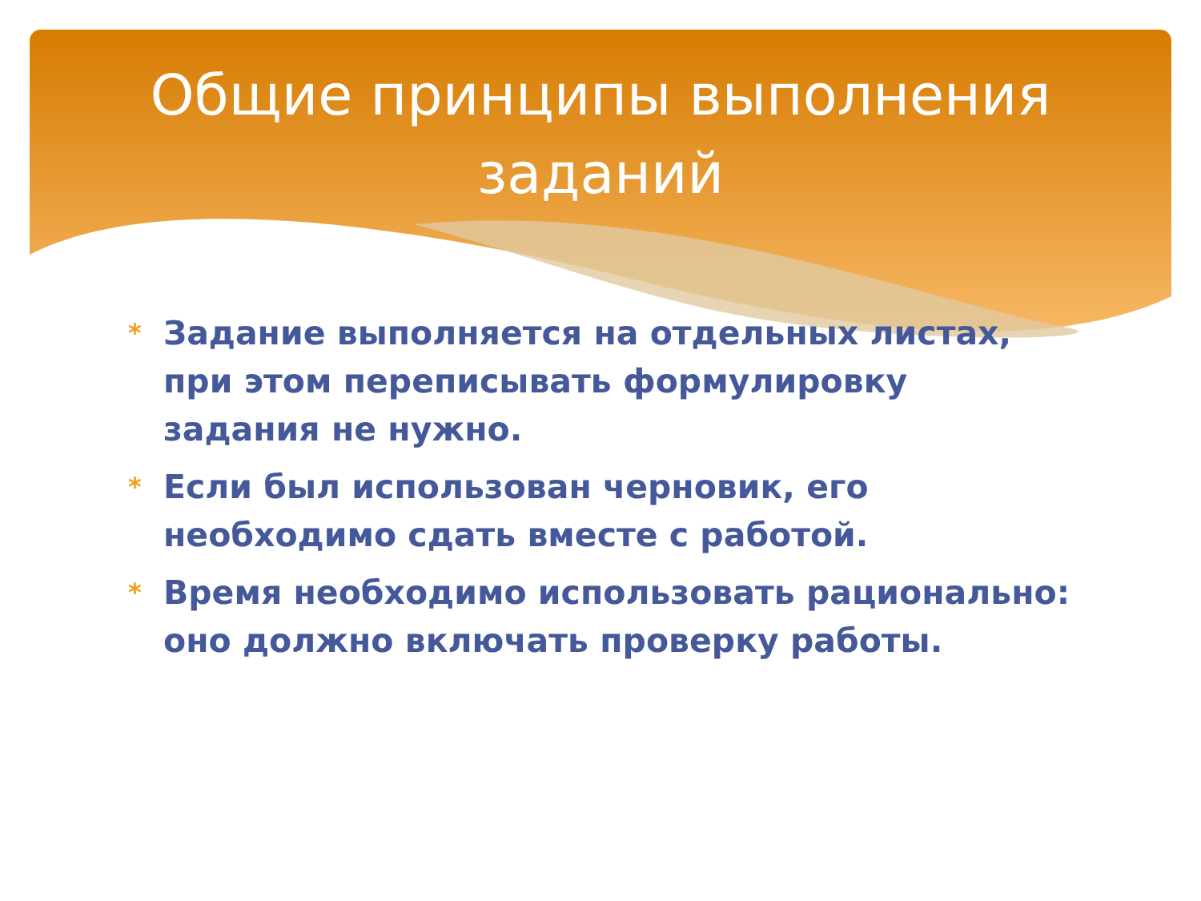Общие принципы выполнения заданий
* Задание выполняется на отдельных листах, при этом переписывать формулировку задания не нужно.
* Если был использован черновик, его необходимо сдать вместе с работой.
* Время необходимо использовать рационально: оно должно включать проверку работы.